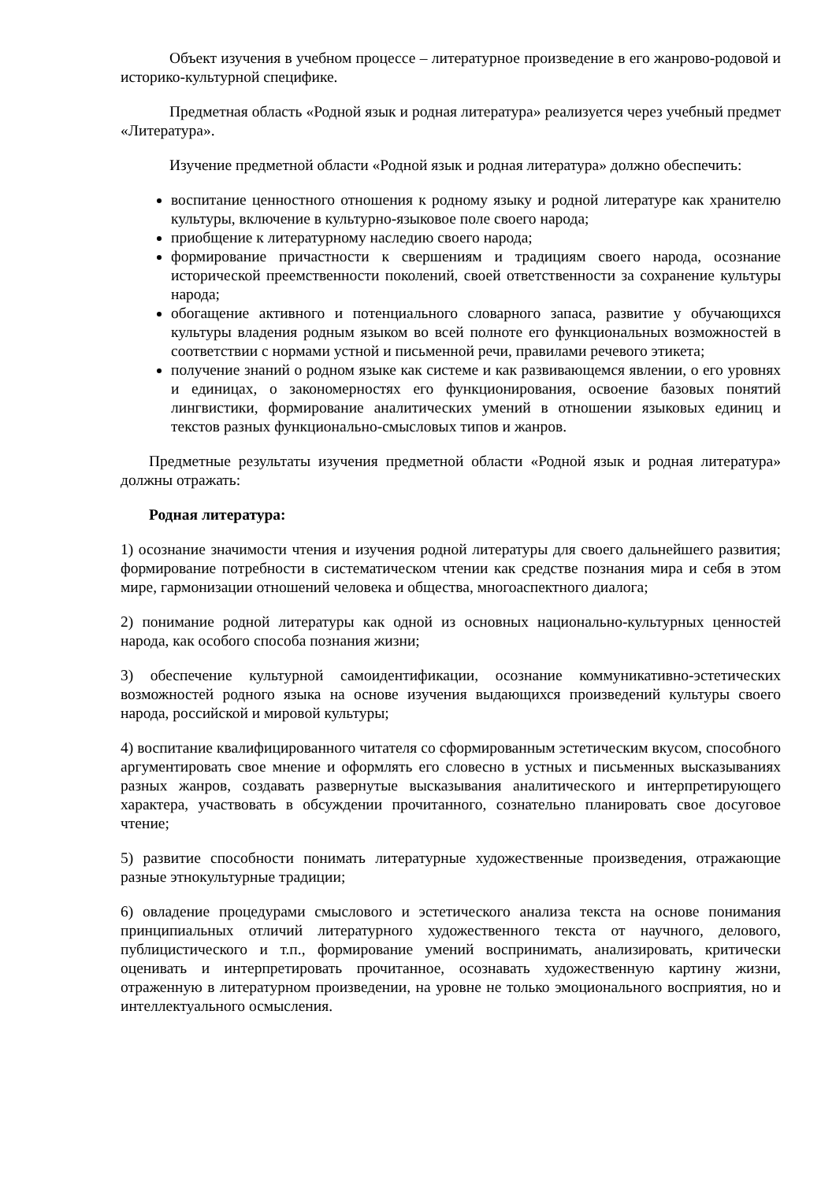Объект изучения в учебном процессе – литературное произведение в его жанрово-родовой и историко-культурной специфике.
Предметная область «Родной язык и родная литература» реализуется через учебный предмет «Литература».
Изучение предметной области «Родной язык и родная литература» должно обеспечить:
воспитание ценностного отношения к родному языку и родной литературе как хранителю культуры, включение в культурно-языковое поле своего народа;
приобщение к литературному наследию своего народа;
формирование причастности к свершениям и традициям своего народа, осознание исторической преемственности поколений, своей ответственности за сохранение культуры народа;
обогащение активного и потенциального словарного запаса, развитие у обучающихся культуры владения родным языком во всей полноте его функциональных возможностей в соответствии с нормами устной и письменной речи, правилами речевого этикета;
получение знаний о родном языке как системе и как развивающемся явлении, о его уровнях и единицах, о закономерностях его функционирования, освоение базовых понятий лингвистики, формирование аналитических умений в отношении языковых единиц и текстов разных функционально-смысловых типов и жанров.
Предметные результаты изучения предметной области «Родной язык и родная литература» должны отражать:
Родная литература:
1) осознание значимости чтения и изучения родной литературы для своего дальнейшего развития; формирование потребности в систематическом чтении как средстве познания мира и себя в этом мире, гармонизации отношений человека и общества, многоаспектного диалога;
2) понимание родной литературы как одной из основных национально-культурных ценностей народа, как особого способа познания жизни;
3) обеспечение культурной самоидентификации, осознание коммуникативно-эстетических возможностей родного языка на основе изучения выдающихся произведений культуры своего народа, российской и мировой культуры;
4) воспитание квалифицированного читателя со сформированным эстетическим вкусом, способного аргументировать свое мнение и оформлять его словесно в устных и письменных высказываниях разных жанров, создавать развернутые высказывания аналитического и интерпретирующего характера, участвовать в обсуждении прочитанного, сознательно планировать свое досуговое чтение;
5) развитие способности понимать литературные художественные произведения, отражающие разные этнокультурные традиции;
6) овладение процедурами смыслового и эстетического анализа текста на основе понимания принципиальных отличий литературного художественного текста от научного, делового, публицистического и т.п., формирование умений воспринимать, анализировать, критически оценивать и интерпретировать прочитанное, осознавать художественную картину жизни, отраженную в литературном произведении, на уровне не только эмоционального восприятия, но и интеллектуального осмысления.